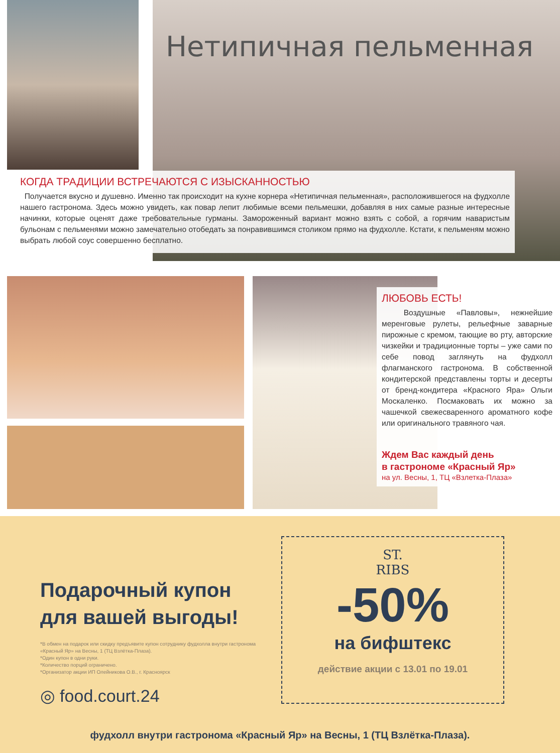Нетипичная пельменная
КОГДА ТРАДИЦИИ ВСТРЕЧАЮТСЯ С ИЗЫСКАННОСТЬЮ
Получается вкусно и душевно. Именно так происходит на кухне корнера «Нетипичная пельменная», расположившегося на фудхолле нашего гастронома. Здесь можно увидеть, как повар лепит любимые всеми пельмешки, добавляя в них самые разные интересные начинки, которые оценят даже требовательные гурманы. Замороженный вариант можно взять с собой, а горячим наваристым бульонам с пельменями можно замечательно отобедать за понравившимся столиком прямо на фудхолле. Кстати, к пельменям можно выбрать любой соус совершенно бесплатно.
ЛЮБОВЬ ЕСТЬ!
Воздушные «Павловы», нежнейшие меренговые рулеты, рельефные заварные пирожные с кремом, тающие во рту, авторские чизкейки и традиционные торты – уже сами по себе повод заглянуть на фудхолл флагманского гастронома. В собственной кондитерской представлены торты и десерты от бренд-кондитера «Красного Яра» Ольги Москаленко. Посмаковать их можно за чашечкой свежесваренного ароматного кофе или оригинального травяного чая.
Ждем Вас каждый день
в гастрономе «Красный Яр»
на ул. Весны, 1, ТЦ «Взлетка-Плаза»
Подарочный купон
для вашей выгоды!
*В обмен на подарок или скидку предъявите купон сотруднику фудхолла внутри гастронома «Красный Яр» на Весны, 1 (ТЦ Взлётка-Плаза).
*Один купон в одни руки.
*Количество порций ограничено.
*Организатор акции ИП Олейникова О.В., г. Красноярск
◎ food.court.24
ST.
RIBS
-50%
на бифштекс
действие акции с 13.01 по 19.01
фудхолл внутри гастронома «Красный Яр» на Весны, 1 (ТЦ Взлётка-Плаза).